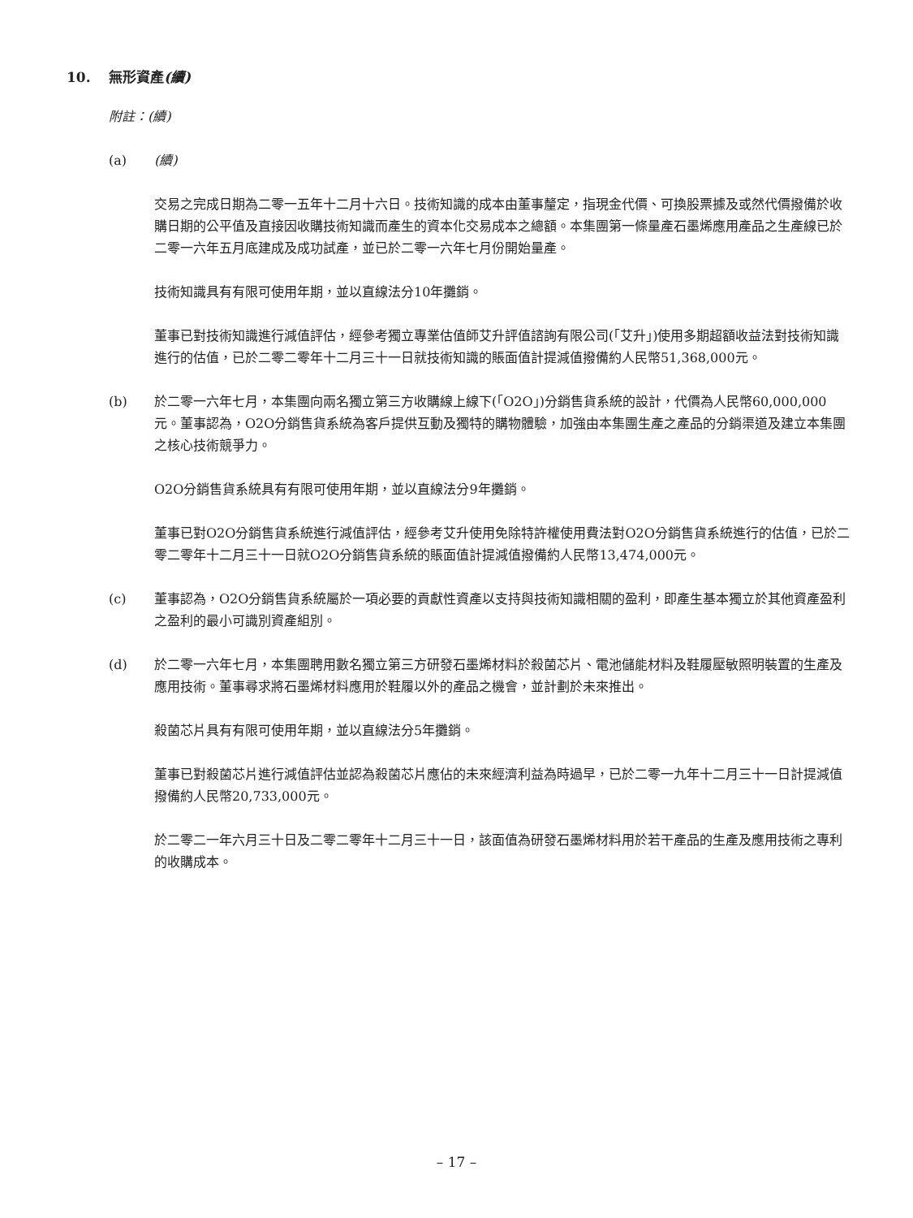10. 無形資產(續)
附註：(續)
(a) (續)
交易之完成日期為二零一五年十二月十六日。技術知識的成本由董事釐定，指現金代價、可換股票據及或然代價撥備於收購日期的公平值及直接因收購技術知識而產生的資本化交易成本之總額。本集團第一條量產石墨烯應用產品之生產線已於二零一六年五月底建成及成功試產，並已於二零一六年七月份開始量產。
技術知識具有有限可使用年期，並以直線法分10年攤銷。
董事已對技術知識進行減值評估，經參考獨立專業估值師艾升評值諮詢有限公司(「艾升」)使用多期超額收益法對技術知識進行的估值，已於二零二零年十二月三十一日就技術知識的賬面值計提減值撥備約人民幣51,368,000元。
(b) 於二零一六年七月，本集團向兩名獨立第三方收購線上線下(「O2O」)分銷售貨系統的設計，代價為人民幣60,000,000元。董事認為，O2O分銷售貨系統為客戶提供互動及獨特的購物體驗，加強由本集團生產之產品的分銷渠道及建立本集團之核心技術競爭力。
O2O分銷售貨系統具有有限可使用年期，並以直線法分9年攤銷。
董事已對O2O分銷售貨系統進行減值評估，經參考艾升使用免除特許權使用費法對O2O分銷售貨系統進行的估值，已於二零二零年十二月三十一日就O2O分銷售貨系統的賬面值計提減值撥備約人民幣13,474,000元。
(c) 董事認為，O2O分銷售貨系統屬於一項必要的貢獻性資產以支持與技術知識相關的盈利，即產生基本獨立於其他資產盈利之盈利的最小可識別資產組別。
(d) 於二零一六年七月，本集團聘用數名獨立第三方研發石墨烯材料於殺菌芯片、電池儲能材料及鞋履壓敏照明裝置的生產及應用技術。董事尋求將石墨烯材料應用於鞋履以外的產品之機會，並計劃於未來推出。
殺菌芯片具有有限可使用年期，並以直線法分5年攤銷。
董事已對殺菌芯片進行減值評估並認為殺菌芯片應佔的未來經濟利益為時過早，已於二零一九年十二月三十一日計提減值撥備約人民幣20,733,000元。
於二零二一年六月三十日及二零二零年十二月三十一日，該面值為研發石墨烯材料用於若干產品的生產及應用技術之專利的收購成本。
– 17 –